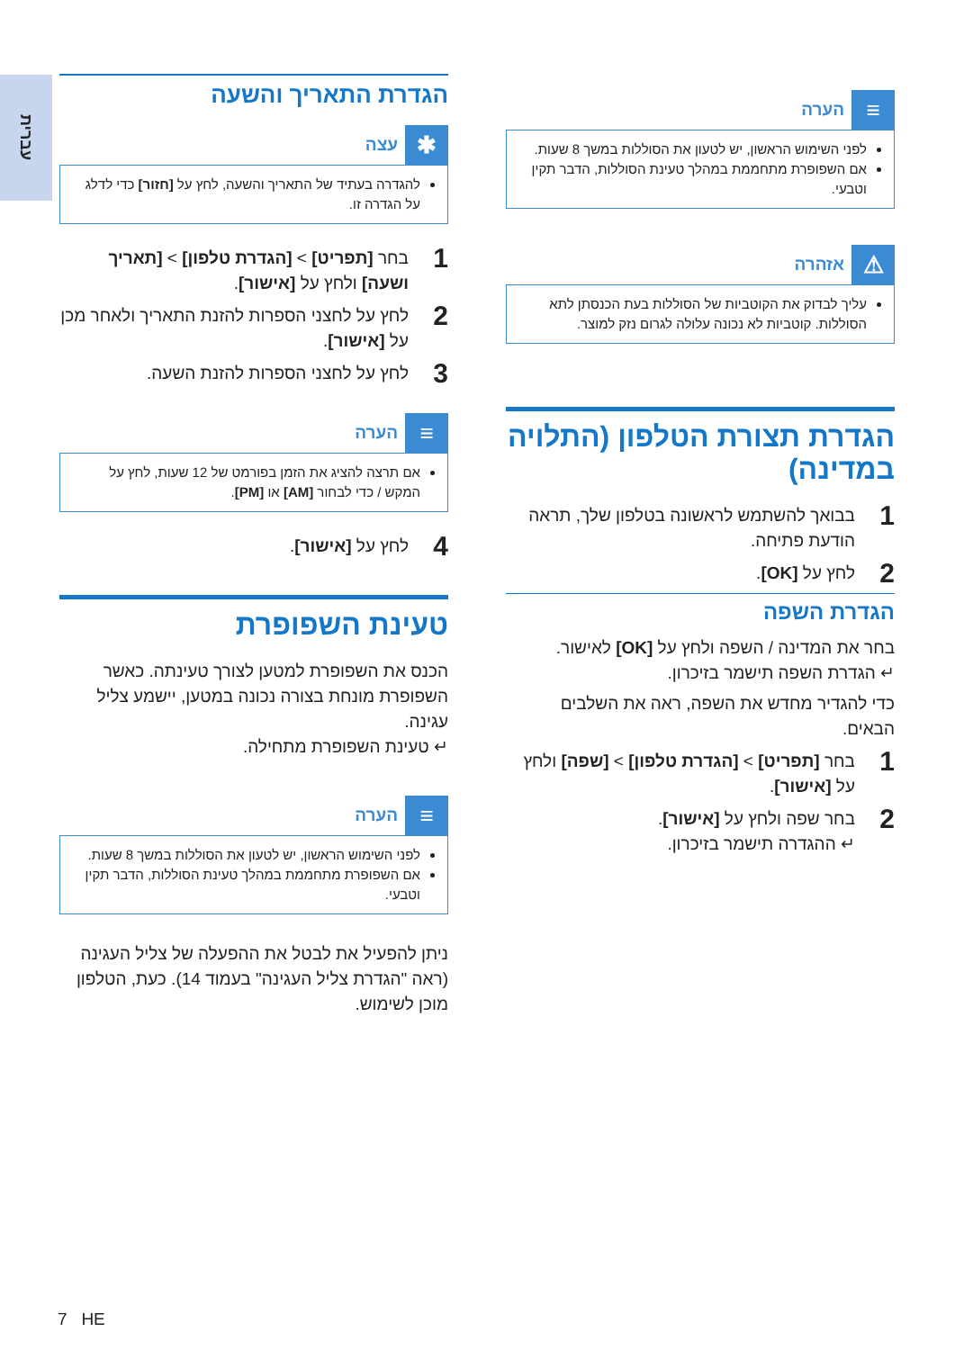עברית
≡
הערה
לפני השימוש הראשון, יש לטעון את הסוללות במשך 8 שעות.
אם השפופרת מתחממת במהלך טעינת הסוללות, הדבר תקין וטבעי.
⚠
אזהרה
עליך לבדוק את הקוטביות של הסוללות בעת הכנסתן לתא הסוללות. קוטביות לא נכונה עלולה לגרום נזק למוצר.
הגדרת תצורת הטלפון (התלויה במדינה)
1 בבואך להשתמש לראשונה בטלפון שלך, תראה הודעת פתיחה.
2 לחץ על [OK].
הגדרת השפה
בחר את המדינה / השפה ולחץ על [OK] לאישור.
↵ הגדרת השפה תישמר בזיכרון.
כדי להגדיר מחדש את השפה, ראה את השלבים הבאים.
1 בחר [תפריט] > [הגדרת טלפון] > [שפה] ולחץ על [אישור].
2 בחר שפה ולחץ על [אישור].
↵ ההגדרה תישמר בזיכרון.
הגדרת התאריך והשעה
✱
עצה
להגדרה בעתיד של התאריך והשעה, לחץ על [חזור] כדי לדלג על הגדרה זו.
1 בחר [תפריט] > [הגדרת טלפון] > [תאריך ושעה] ולחץ על [אישור].
2 לחץ על לחצני הספרות להזנת התאריך ולאחר מכן על [אישור].
3 לחץ על לחצני הספרות להזנת השעה.
≡
הערה
אם תרצה להציג את הזמן בפורמט של 12 שעות, לחץ על המקש / כדי לבחור [AM] או [PM].
4 לחץ על [אישור].
טעינת השפופרת
הכנס את השפופרת למטען לצורך טעינתה. כאשר השפופרת מונחת בצורה נכונה במטען, יישמע צליל עגינה.
↵ טעינת השפופרת מתחילה.
≡
הערה
לפני השימוש הראשון, יש לטעון את הסוללות במשך 8 שעות.
אם השפופרת מתחממת במהלך טעינת הסוללות, הדבר תקין וטבעי.
ניתן להפעיל את לבטל את ההפעלה של צליל העגינה (ראה "הגדרת צליל העגינה" בעמוד 14). כעת, הטלפון מוכן לשימוש.
7 HE